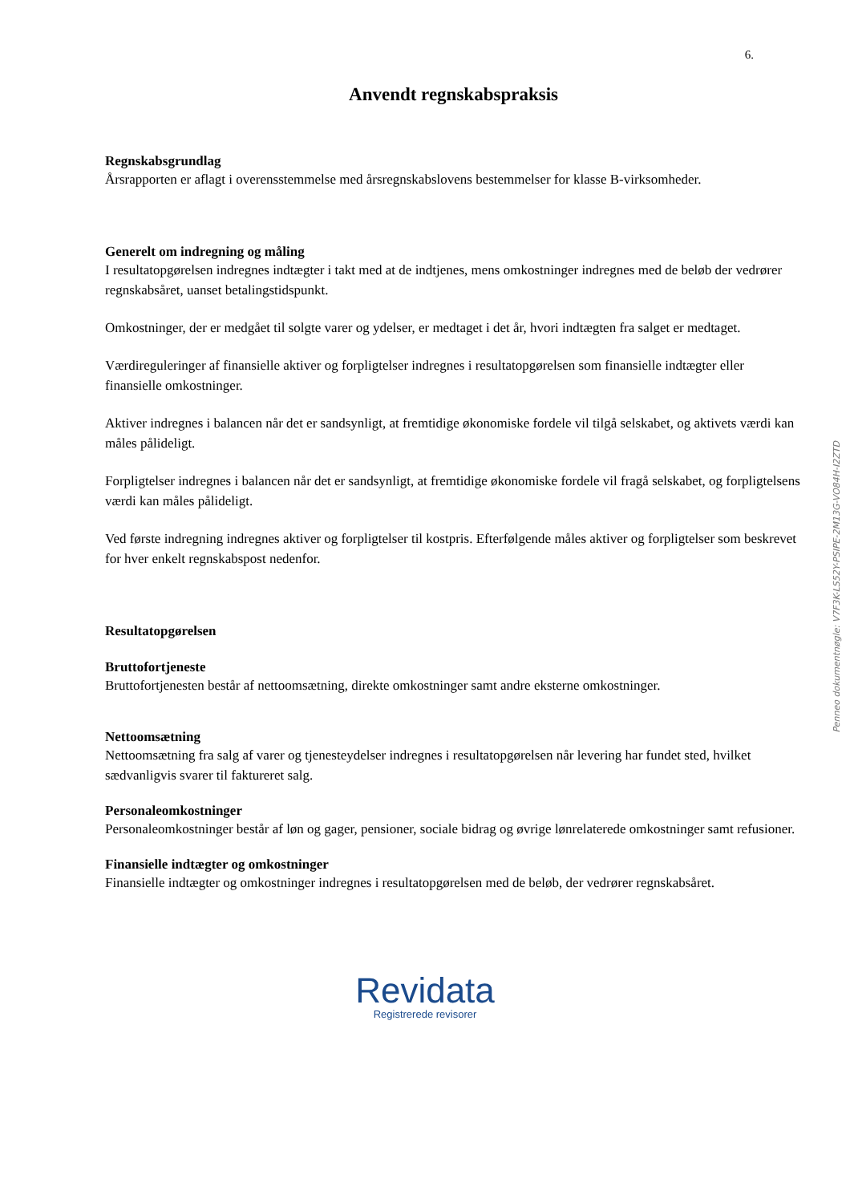6.
Anvendt regnskabspraksis
Regnskabsgrundlag
Årsrapporten er aflagt i overensstemmelse med årsregnskabslovens bestemmelser for klasse B-virksomheder.
Generelt om indregning og måling
I resultatopgørelsen indregnes indtægter i takt med at de indtjenes, mens omkostninger indregnes med de beløb der vedrører regnskabsåret, uanset betalingstidspunkt.
Omkostninger, der er medgået til solgte varer og ydelser, er medtaget i det år, hvori indtægten fra salget er medtaget.
Værdireguleringer af finansielle aktiver og forpligtelser indregnes i resultatopgørelsen som finansielle indtægter eller finansielle omkostninger.
Aktiver indregnes i balancen når det er sandsynligt, at fremtidige økonomiske fordele vil tilgå selskabet, og aktivets værdi kan måles pålideligt.
Forpligtelser indregnes i balancen når det er sandsynligt, at fremtidige økonomiske fordele vil fragå selskabet, og forpligtelsens værdi kan måles pålideligt.
Ved første indregning indregnes aktiver og forpligtelser til kostpris. Efterfølgende måles aktiver og forpligtelser som beskrevet for hver enkelt regnskabspost nedenfor.
Resultatopgørelsen
Bruttofortjeneste
Bruttofortjenesten består af nettoomsætning, direkte omkostninger samt andre eksterne omkostninger.
Nettoomsætning
Nettoomsætning fra salg af varer og tjenesteydelser indregnes i resultatopgørelsen når levering har fundet sted, hvilket sædvanligvis svarer til faktureret salg.
Personaleomkostninger
Personaleomkostninger består af løn og gager, pensioner, sociale bidrag og øvrige lønrelaterede omkostninger samt refusioner.
Finansielle indtægter og omkostninger
Finansielle indtægter og omkostninger indregnes i resultatopgørelsen med de beløb, der vedrører regnskabsåret.
Revidata
Registrerede revisorer
Penneo dokumentnøgle: V7F3K-LS52Y-PSIPE-2M13G-VO84H-I2ZTD